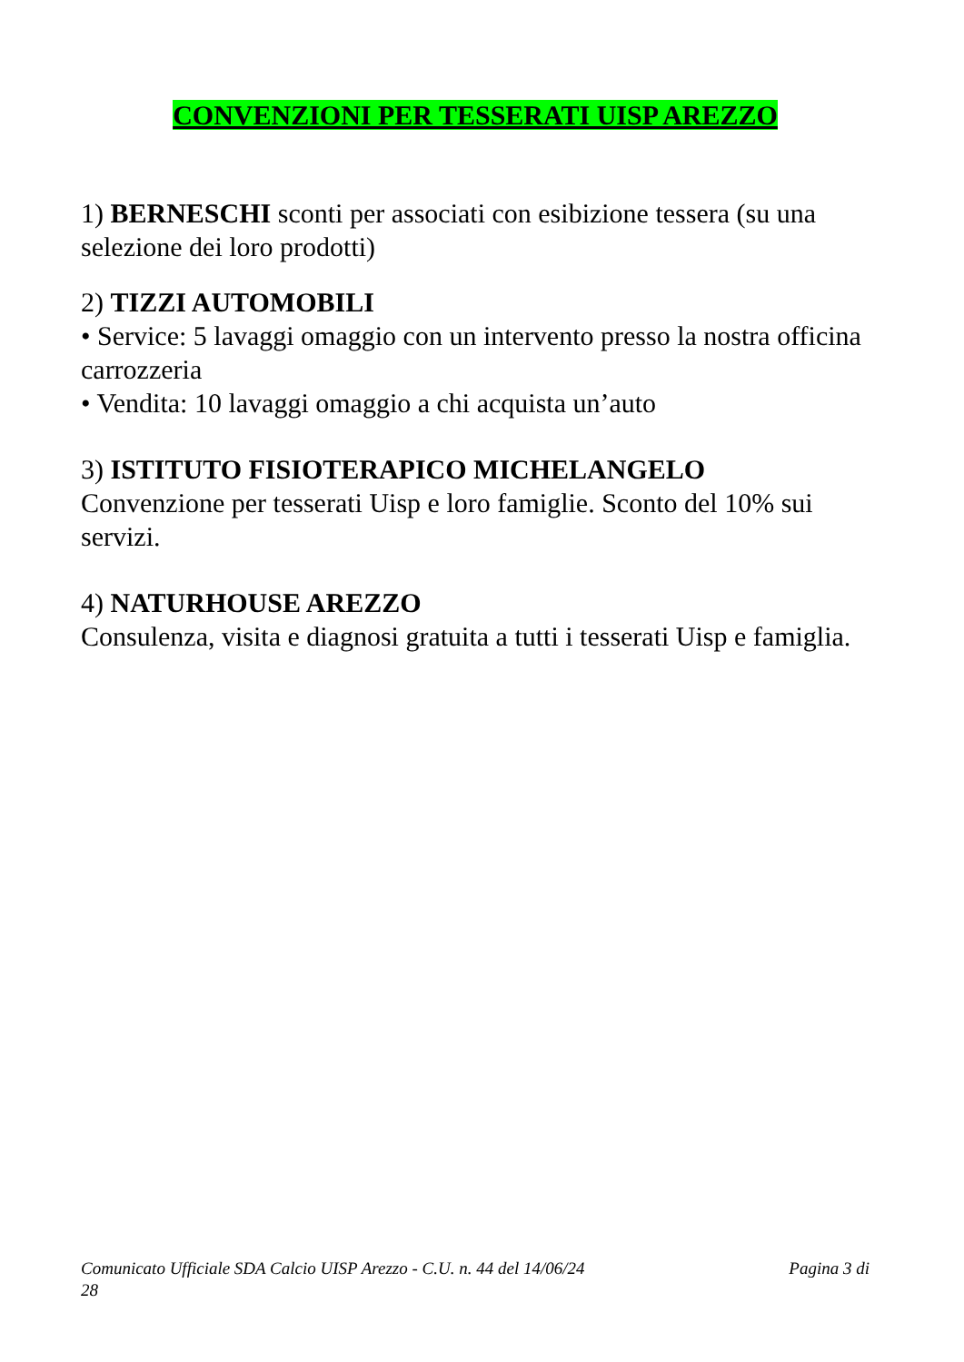CONVENZIONI PER TESSERATI UISP AREZZO
1) BERNESCHI sconti per associati con esibizione tessera (su una selezione dei loro prodotti)
2) TIZZI AUTOMOBILI
• Service: 5 lavaggi omaggio con un intervento presso la nostra officina carrozzeria
• Vendita: 10 lavaggi omaggio a chi acquista un’auto
3) ISTITUTO FISIOTERAPICO MICHELANGELO
Convenzione per tesserati Uisp e loro famiglie. Sconto del 10% sui servizi.
4) NATURHOUSE AREZZO
Consulenza, visita e diagnosi gratuita a tutti i tesserati Uisp e famiglia.
Pagina 3 di Comunicato Ufficiale SDA Calcio UISP Arezzo - C.U. n. 44 del 14/06/24
28